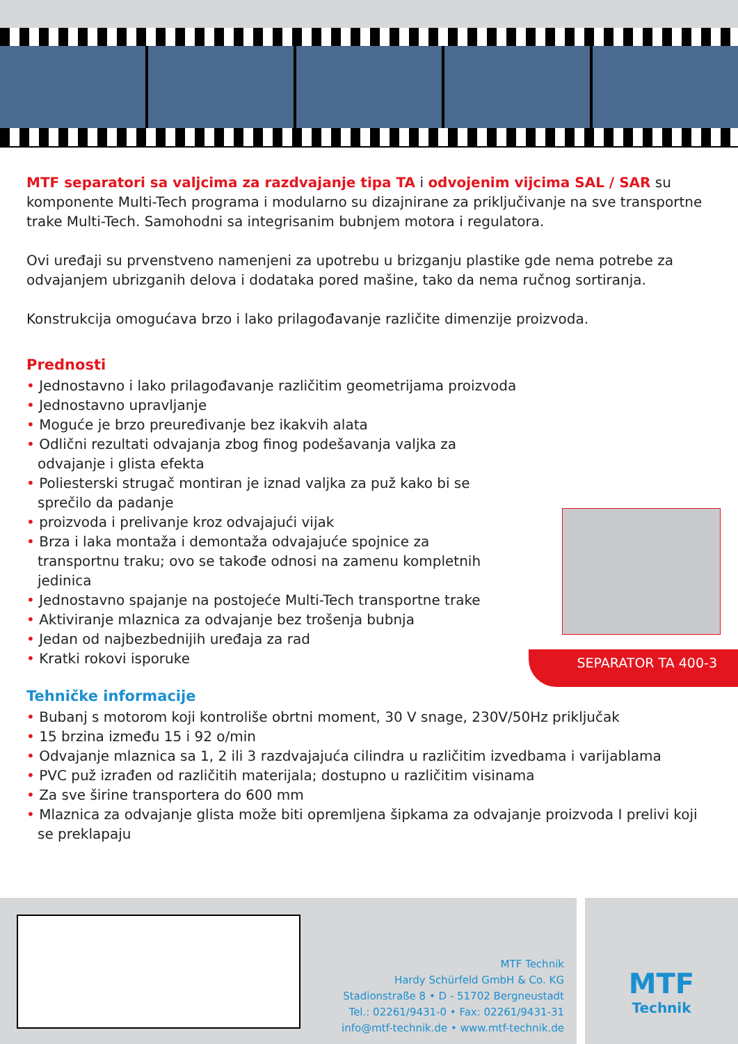MTF separatori sa valjcima za razdvajanje tipa TA i odvojenim vijcima SAL / SAR su komponente Multi-Tech programa i modularno su dizajnirane za priključivanje na sve transportne trake Multi-Tech. Samohodni sa integrisanim bubnjem motora i regulatora.
Ovi uređaji su prvenstveno namenjeni za upotrebu u brizganju plastike gde nema potrebe za odvajanjem ubrizganih delova i dodataka pored mašine, tako da nema ručnog sortiranja.
Konstrukcija omogućava brzo i lako prilagođavanje različite dimenzije proizvoda.
Prednosti
• Jednostavno i lako prilagođavanje različitim geometrijama proizvoda
• Jednostavno upravljanje
• Moguće je brzo preuređivanje bez ikakvih alata
• Odlični rezultati odvajanja zbog finog podešavanja valjka za odvajanje i glista efekta
• Poliesterski strugač montiran je iznad valjka za puž kako bi se sprečilo da padanje
• proizvoda i prelivanje kroz odvajajući vijak
• Brza i laka montaža i demontaža odvajajuće spojnice za transportnu traku; ovo se takođe odnosi na zamenu kompletnih jedinica
• Jednostavno spajanje na postojeće Multi-Tech transportne trake
• Aktiviranje mlaznica za odvajanje bez trošenja bubnja
• Jedan od najbezbednijih uređaja za rad
• Kratki rokovi isporuke
Tehničke informacije
• Bubanj s motorom koji kontroliše obrtni moment, 30 V snage, 230V/50Hz priključak
• 15 brzina između 15 i 92 o/min
• Odvajanje mlaznica sa 1, 2 ili 3 razdvajajuća cilindra u različitim izvedbama i varijablama
• PVC puž izrađen od različitih materijala; dostupno u različitim visinama
• Za sve širine transportera do 600 mm
• Mlaznica za odvajanje glista može biti opremljena šipkama za odvajanje proizvoda I prelivi koji se preklapaju
SEPARATOR TA 400-3
MTF Technik
Hardy Schürfeld GmbH & Co. KG
Stadionstraße 8 • D - 51702 Bergneustadt
Tel.: 02261/9431-0 • Fax: 02261/9431-31
info@mtf-technik.de • www.mtf-technik.de
MTF
Technik